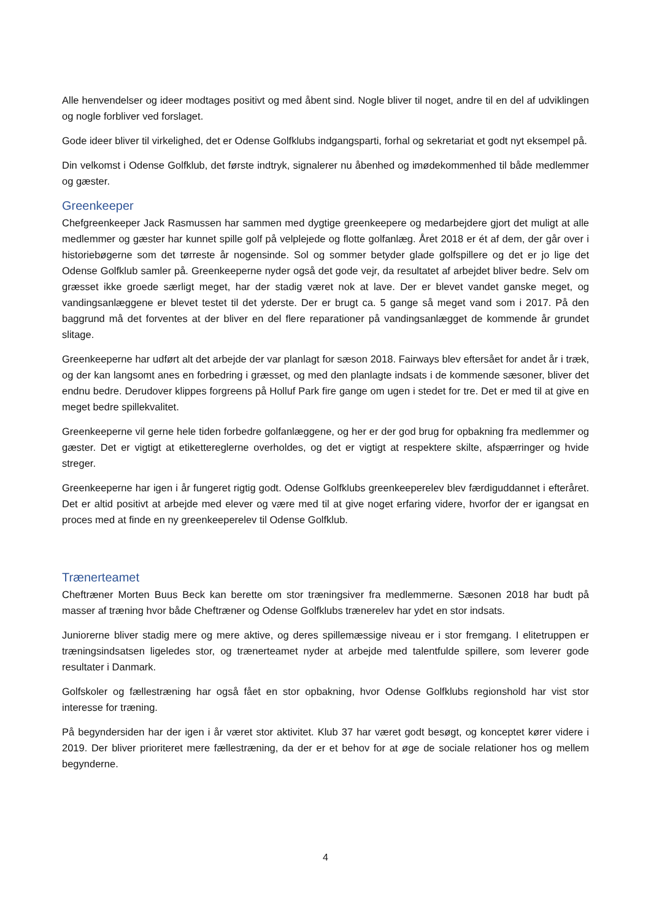Alle henvendelser og ideer modtages positivt og med åbent sind. Nogle bliver til noget, andre til en del af udviklingen og nogle forbliver ved forslaget.
Gode ideer bliver til virkelighed, det er Odense Golfklubs indgangsparti, forhal og sekretariat et godt nyt eksempel på.
Din velkomst i Odense Golfklub, det første indtryk, signalerer nu åbenhed og imødekommenhed til både medlemmer og gæster.
Greenkeeper
Chefgreenkeeper Jack Rasmussen har sammen med dygtige greenkeepere og medarbejdere gjort det muligt at alle medlemmer og gæster har kunnet spille golf på velplejede og flotte golfanlæg. Året 2018 er ét af dem, der går over i historiebøgerne som det tørreste år nogensinde. Sol og sommer betyder glade golfspillere og det er jo lige det Odense Golfklub samler på. Greenkeeperne nyder også det gode vejr, da resultatet af arbejdet bliver bedre. Selv om græsset ikke groede særligt meget, har der stadig været nok at lave. Der er blevet vandet ganske meget, og vandingsanlæggene er blevet testet til det yderste. Der er brugt ca. 5 gange så meget vand som i 2017. På den baggrund må det forventes at der bliver en del flere reparationer på vandingsanlægget de kommende år grundet slitage.
Greenkeeperne har udført alt det arbejde der var planlagt for sæson 2018. Fairways blev eftersået for andet år i træk, og der kan langsomt anes en forbedring i græsset, og med den planlagte indsats i de kommende sæsoner, bliver det endnu bedre. Derudover klippes forgreens på Holluf Park fire gange om ugen i stedet for tre. Det er med til at give en meget bedre spillekvalitet.
Greenkeeperne vil gerne hele tiden forbedre golfanlæggene, og her er der god brug for opbakning fra medlemmer og gæster. Det er vigtigt at etikettereglerne overholdes, og det er vigtigt at respektere skilte, afspærringer og hvide streger.
Greenkeeperne har igen i år fungeret rigtig godt. Odense Golfklubs greenkeeperelev blev færdiguddannet i efteråret. Det er altid positivt at arbejde med elever og være med til at give noget erfaring videre, hvorfor der er igangsat en proces med at finde en ny greenkeeperelev til Odense Golfklub.
Trænerteamet
Cheftræner Morten Buus Beck kan berette om stor træningsiver fra medlemmerne. Sæsonen 2018 har budt på masser af træning hvor både Cheftræner og Odense Golfklubs trænerelev har ydet en stor indsats.
Juniorerne bliver stadig mere og mere aktive, og deres spillemæssige niveau er i stor fremgang. I elitetruppen er træningsindsatsen ligeledes stor, og trænerteamet nyder at arbejde med talentfulde spillere, som leverer gode resultater i Danmark.
Golfskoler og fællestræning har også fået en stor opbakning, hvor Odense Golfklubs regionshold har vist stor interesse for træning.
På begyndersiden har der igen i år været stor aktivitet. Klub 37 har været godt besøgt, og konceptet kører videre i 2019. Der bliver prioriteret mere fællestræning, da der er et behov for at øge de sociale relationer hos og mellem begynderne.
4